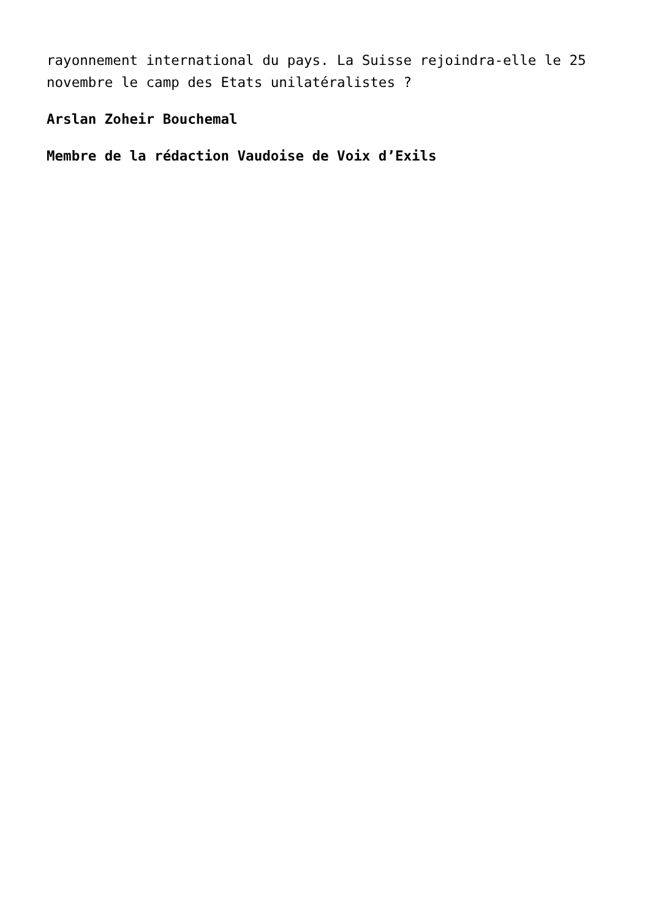rayonnement international du pays. La Suisse rejoindra-elle le 25 novembre le camp des Etats unilatéralistes ?
Arslan Zoheir Bouchemal
Membre de la rédaction Vaudoise de Voix d’Exils